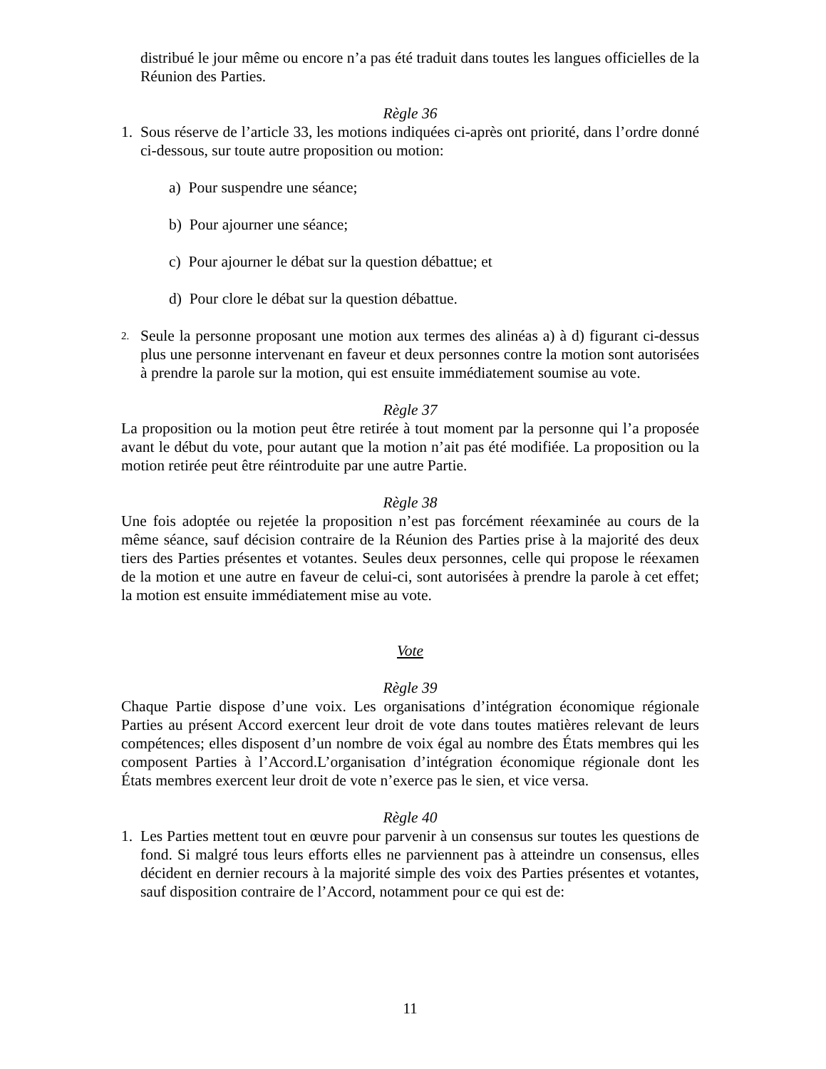distribué le jour même ou encore n’a pas été traduit dans toutes les langues officielles de la Réunion des Parties.
Règle 36
1. Sous réserve de l’article 33, les motions indiquées ci-après ont priorité, dans l’ordre donné ci-dessous, sur toute autre proposition ou motion:
a) Pour suspendre une séance;
b) Pour ajourner une séance;
c) Pour ajourner le débat sur la question débattue; et
d) Pour clore le débat sur la question débattue.
2.
Seule la personne proposant une motion aux termes des alinéas a) à d) figurant ci-dessus plus une personne intervenant en faveur et deux personnes contre la motion sont autorisées à prendre la parole sur la motion, qui est ensuite immédiatement soumise au vote.
Règle 37
La proposition ou la motion peut être retirée à tout moment par la personne qui l’a proposée avant le début du vote, pour autant que la motion n’ait pas été modifiée. La proposition ou la motion retirée peut être réintroduite par une autre Partie.
Règle 38
Une fois adoptée ou rejetée la proposition n’est pas forcément réexaminée au cours de la même séance, sauf décision contraire de la Réunion des Parties prise à la majorité des deux tiers des Parties présentes et votantes. Seules deux personnes, celle qui propose le réexamen de la motion et une autre en faveur de celui-ci, sont autorisées à prendre la parole à cet effet; la motion est ensuite immédiatement mise au vote.
Vote
Règle 39
Chaque Partie dispose d’une voix. Les organisations d’intégration économique régionale Parties au présent Accord exercent leur droit de vote dans toutes matières relevant de leurs compétences; elles disposent d’un nombre de voix égal au nombre des États membres qui les composent Parties à l’Accord.L’organisation d’intégration économique régionale dont les États membres exercent leur droit de vote n’exerce pas le sien, et vice versa.
Règle 40
1. Les Parties mettent tout en œuvre pour parvenir à un consensus sur toutes les questions de fond. Si malgré tous leurs efforts elles ne parviennent pas à atteindre un consensus, elles décident en dernier recours à la majorité simple des voix des Parties présentes et votantes, sauf disposition contraire de l’Accord, notamment pour ce qui est de:
11